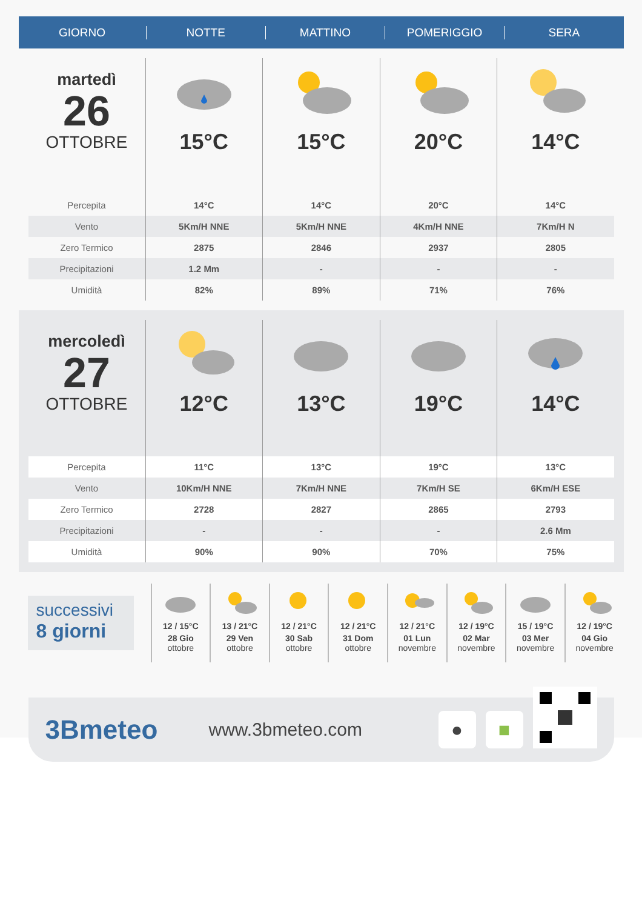GIORNO NOTTE MATTINO POMERIGGIO SERA
| martedì 26 OTTOBRE | 15°C | 15°C | 20°C | 14°C |
| Percepita | 14°C | 14°C | 20°C | 14°C |
| Vento | 5Km/H NNE | 5Km/H NNE | 4Km/H NNE | 7Km/H N |
| Zero Termico | 2875 | 2846 | 2937 | 2805 |
| Precipitazioni | 1.2 Mm | - | - | - |
| Umidità | 82% | 89% | 71% | 76% |
| mercoledì 27 OTTOBRE | 12°C | 13°C | 19°C | 14°C |
| Percepita | 11°C | 13°C | 19°C | 13°C |
| Vento | 10Km/H NNE | 7Km/H NNE | 7Km/H SE | 6Km/H ESE |
| Zero Termico | 2728 | 2827 | 2865 | 2793 |
| Precipitazioni | - | - | - | 2.6 Mm |
| Umidità | 90% | 90% | 70% | 75% |
successivi
8 giorni
12 / 15°C
28 Gio
ottobre
13 / 21°C
29 Ven
ottobre
12 / 21°C
30 Sab
ottobre
12 / 21°C
31 Dom
ottobre
12 / 21°C
01 Lun
novembre
12 / 19°C
02 Mar
novembre
15 / 19°C
03 Mer
novembre
12 / 19°C
04 Gio
novembre
3Bmeteo
www.3bmeteo.com
● ■